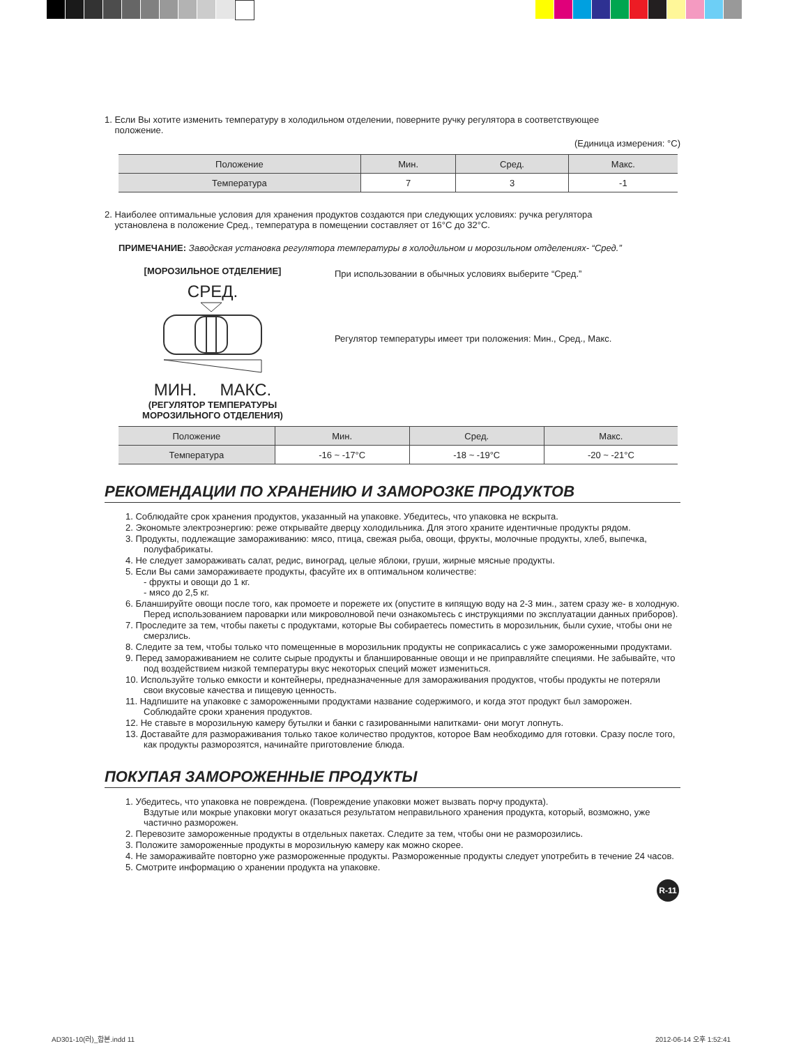1. Если Вы хотите изменить температуру в холодильном отделении, поверните ручку регулятора в соответствующее
положение.
(Единица измерения: °C)
| Положение | Мин. | Сред. | Макс. |
| Температура | 7 | 3 | -1 |
2. Наиболее оптимальные условия для хранения продуктов создаются при следующих условиях: ручка регулятора
установлена в положение Сред., температура в помещении составляет от 16°C до 32°C.
ПРИМЕЧАНИЕ: Заводская установка регулятора температуры в холодильном и морозильном отделениях- “Сред.”
[МОРОЗИЛЬНОЕ ОТДЕЛЕНИЕ]
СРЕД.
МИН. МАКС.
(РЕГУЛЯТОР ТЕМПЕРАТУРЫ
МОРОЗИЛЬНОГО ОТДЕЛЕНИЯ)
При использовании в обычных условиях выберите “Сред.”
Регулятор температуры имеет три положения: Мин., Сред., Макс.
| Положение | Мин. | Сред. | Макс. |
| Температура | -16 ~ -17°C | -18 ~ -19°C | -20 ~ -21°C |
РЕКОМЕНДАЦИИ ПО ХРАНЕНИЮ И ЗАМОРОЗКЕ ПРОДУКТОВ
1. Соблюдайте срок хранения продуктов, указанный на упаковке. Убедитесь, что упаковка не вскрыта.
2. Экономьте электроэнергию: реже открывайте дверцу холодильника. Для этого храните идентичные продукты рядом.
3. Продукты, подлежащие замораживанию: мясо, птица, свежая рыба, овощи, фрукты, молочные продукты, хлеб, выпечка, полуфабрикаты.
4. Не следует замораживать салат, редис, виноград, целые яблоки, груши, жирные мясные продукты.
5. Если Вы сами замораживаете продукты, фасуйте их в оптимальном количестве:
- фрукты и овощи до 1 кг.
- мясо до 2,5 кг.
6. Бланшируйте овощи после того, как промоете и порежете их (опустите в кипящую воду на 2-3 мин., затем сразу же- в холодную. Перед использованием пароварки или микроволновой печи ознакомьтесь с инструкциями по эксплуатации данных приборов).
7. Проследите за тем, чтобы пакеты с продуктами, которые Вы собираетесь поместить в морозильник, были сухие, чтобы они не смерзлись.
8. Следите за тем, чтобы только что помещенные в морозильник продукты не соприкасались с уже замороженными продуктами.
9. Перед замораживанием не солите сырые продукты и бланшированные овощи и не приправляйте специями. Не забывайте, что под воздействием низкой температуры вкус некоторых специй может измениться.
10. Используйте только емкости и контейнеры, предназначенные для замораживания продуктов, чтобы продукты не потеряли свои вкусовые качества и пищевую ценность.
11. Надпишите на упаковке с замороженными продуктами название содержимого, и когда этот продукт был заморожен. Соблюдайте сроки хранения продуктов.
12. Не ставьте в морозильную камеру бутылки и банки с газированными напитками- они могут лопнуть.
13. Доставайте для размораживания только такое количество продуктов, которое Вам необходимо для готовки. Сразу после того, как продукты разморозятся, начинайте приготовление блюда.
ПОКУПАЯ ЗАМОРОЖЕННЫЕ ПРОДУКТЫ
1. Убедитесь, что упаковка не повреждена. (Повреждение упаковки может вызвать порчу продукта).
Вздутые или мокрые упаковки могут оказаться результатом неправильного хранения продукта, который, возможно, уже частично разморожен.
2. Перевозите замороженные продукты в отдельных пакетах. Следите за тем, чтобы они не разморозились.
3. Положите замороженные продукты в морозильную камеру как можно скорее.
4. Не замораживайте повторно уже размороженные продукты. Размороженные продукты следует употребить в течение 24 часов.
5. Смотрите информацию о хранении продукта на упаковке.
R-11
AD301-10(러)_합본.indd 11 2012-06-14 오후 1:52:41